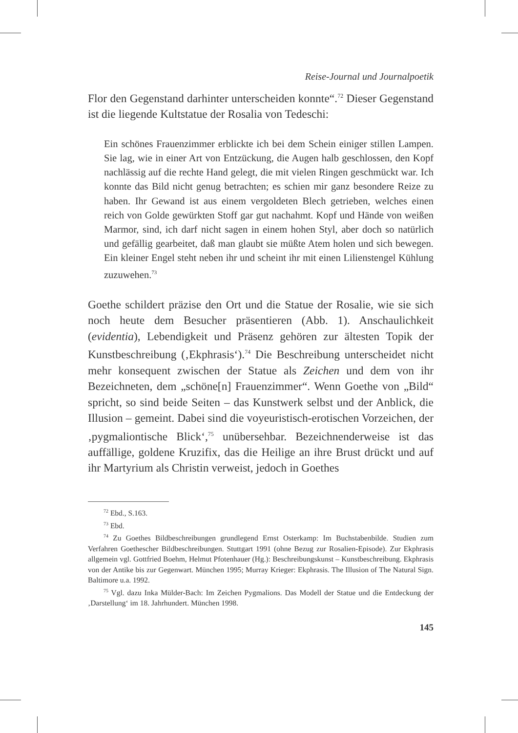Reise-Journal und Journalpoetik
Flor den Gegenstand darhinter unterscheiden konnte“.<sup>72</sup> Dieser Gegen­stand ist die liegende Kultstatue der Rosalia von Tedeschi:
Ein schönes Frauenzimmer erblickte ich bei dem Schein einiger stillen Lampen. Sie lag, wie in einer Art von Entzückung, die Augen halb ge­schlossen, den Kopf nachlässig auf die rechte Hand gelegt, die mit vie­len Ringen geschmückt war. Ich konnte das Bild nicht genug betrach­ten; es schien mir ganz besondere Reize zu haben. Ihr Gewand ist aus einem vergoldeten Blech getrieben, welches einen reich von Golde ge­würkten Stoff gar gut nachahmt. Kopf und Hände von weißen Marmor, sind, ich darf nicht sagen in einem hohen Styl, aber doch so natürlich und gefällig gearbeitet, daß man glaubt sie müßte Atem holen und sich bewegen. Ein kleiner Engel steht neben ihr und scheint ihr mit einen Lilienstengel Kühlung zuzuwehen.<sup>73</sup>
Goethe schildert präzise den Ort und die Statue der Rosalie, wie sie sich noch heute dem Besucher präsentieren (Abb. 1). Anschaulichkeit (evidentia), Lebendigkeit und Präsenz gehören zur ältesten Topik der Kunstbeschreibung (‚Ekphrasis‘).<sup>74</sup> Die Beschreibung unterscheidet nicht mehr konsequent zwischen der Statue als Zeichen und dem von ihr Bezeichneten, dem „schöne[n] Frauenzimmer“. Wenn Goethe von „Bild“ spricht, so sind beide Seiten – das Kunstwerk selbst und der An­blick, die Illusion – gemeint. Dabei sind die voyeuristisch-erotischen Vorzeichen, der ‚pygmaliontische Blick‘,<sup>75</sup> unübersehbar. Bezeichnen­derweise ist das auffällige, goldene Kruzifix, das die Heilige an ihre Brust drückt und auf ihr Martyrium als Christin verweist, jedoch in Goethes
<sup>72</sup> Ebd., S.163.
<sup>73</sup> Ebd.
<sup>74</sup> Zu Goethes Bildbeschreibungen grundlegend Ernst Osterkamp: Im Buchstabenbil­de. Studien zum Verfahren Goethescher Bildbeschreibungen. Stuttgart 1991 (ohne Bezug zur Rosalien-Episode). Zur Ekphrasis allgemein vgl. Gottfried Boehm, Helmut Pfotenhauer (Hg.): Beschreibungskunst – Kunstbeschreibung. Ekphrasis von der Antike bis zur Gegen­wart. München 1995; Murray Krieger: Ekphrasis. The Illusion of The Natural Sign. Balti­more u.a. 1992.
<sup>75</sup> Vgl. dazu Inka Mülder-Bach: Im Zeichen Pygmalions. Das Modell der Statue und die Entdeckung der ‚Darstellung‘ im 18. Jahrhundert. München 1998.
145